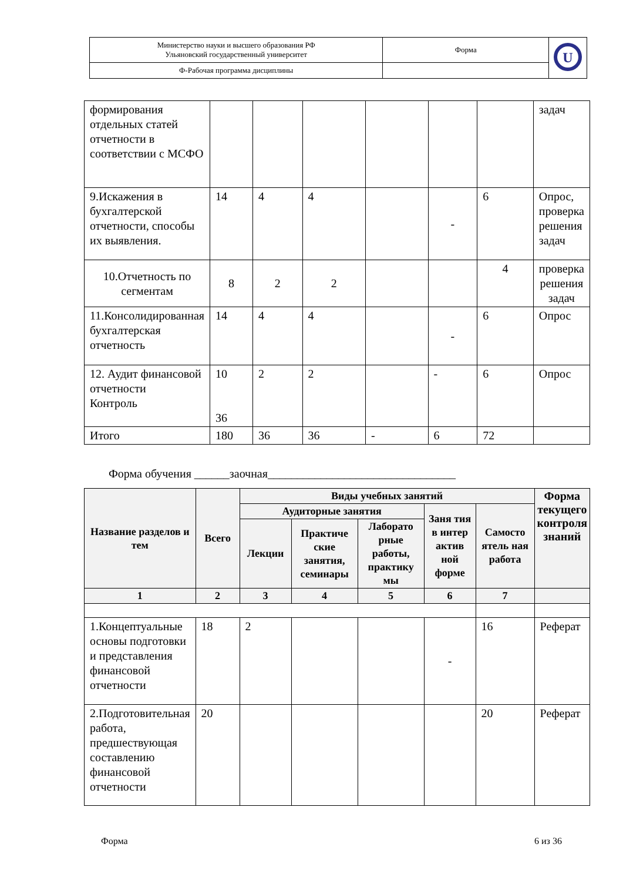| Министерство науки и высшего образования РФ Ульяновский государственный университет | Форма | U |
| Ф-Рабочая программа дисциплины | | |
| формирования отдельных статей отчетности в соответствии с МСФО | | | | | | | задач |
| 9.Искажения в бухгалтерской отчетности, способы их выявления. | 14 | 4 | 4 | | - | 6 | Опрос, проверка решения задач |
| 10.Отчетность по сегментам | 8 | 2 | 2 | | | 4 | проверка решения задач |
| 11.Консолидированная бухгалтерская отчетность | 14 | 4 | 4 | | - | 6 | Опрос |
| 12. Аудит финансовой отчетности Контроль | 10 36 | 2 | 2 | | - | 6 | Опрос |
| Итого | 180 | 36 | 36 | - | 6 | 72 | |
Форма обучения ______заочная________________________________
| Название разделов и тем | Всего | Виды учебных занятий | | | | | Форма текущего контроля знаний |
| --- | --- | --- | --- | --- | --- | --- | --- |
| | | Аудиторные занятия | | | Заня тия в интер актив ной форме | Самосто ятель ная работа | |
| | | Лекции | Практиче ские занятия, семинары | Лаборато рные работы, практику мы | | | |
| 1 | 2 | 3 | 4 | 5 | 6 | 7 | |
| 1.Концептуальные основы подготовки и представления финансовой отчетности | 18 | 2 | | | - | 16 | Реферат |
| 2.Подготовительная работа, предшествующая составлению финансовой отчетности | 20 | | | | | 20 | Реферат |
Форма 6 из 36